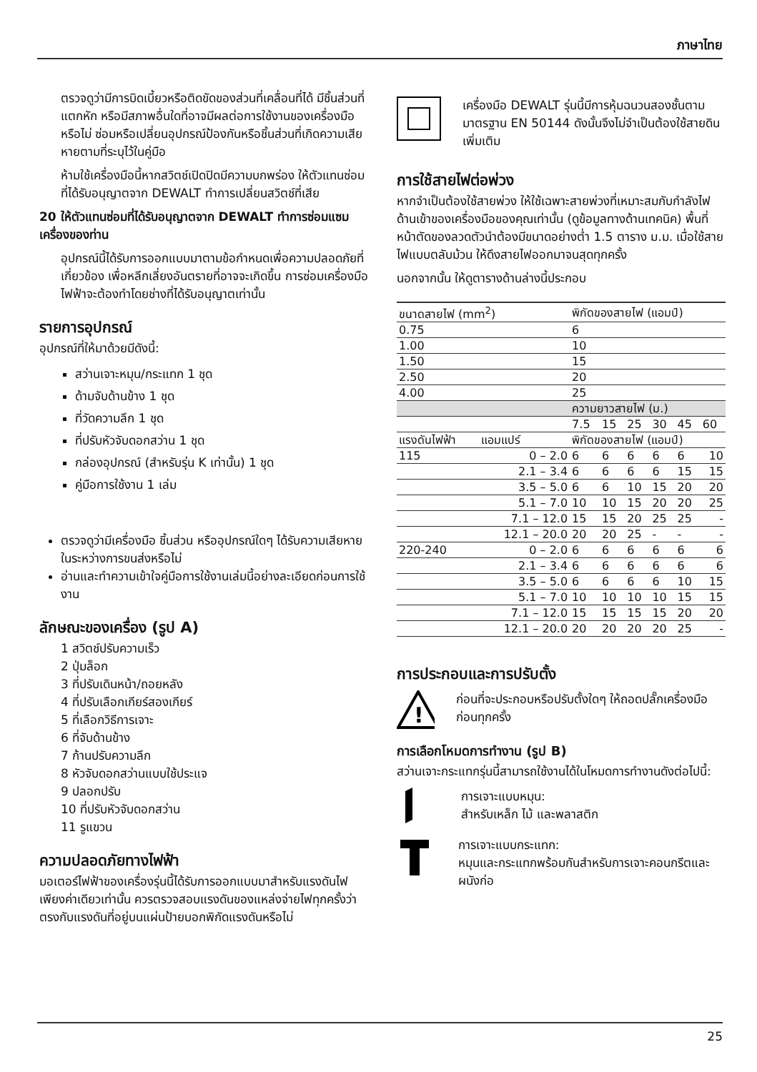ภาษาไทย
ตรวจดูว่ามีการบิดเบี้ยวหรือติดขัดของส่วนที่เคลื่อนที่ได้ มีชิ้นส่วนที่แตกหัก หรือมีสภาพอื่นใดที่อาจมีผลต่อการใช้งานของเครื่องมือหรือไม่ ซ่อมหรือเปลี่ยนอุปกรณ์ป้องกันหรือชิ้นส่วนที่เกิดความเสียหายตามที่ระบุไว้ในคู่มือ
ห้ามใช้เครื่องมือนี้หากสวิตช์เปิดปิดมีความบกพร่อง ให้ตัวแทนซ่อมที่ได้รับอนุญาตจาก DEWALT ทำการเปลี่ยนสวิตช์ที่เสีย
20 ให้ตัวแทนซ่อมที่ได้รับอนุญาตจาก DEWALT ทำการซ่อมแซมเครื่องของท่าน
อุปกรณ์นี้ได้รับการออกแบบมาตามข้อกำหนดเพื่อความปลอดภัยที่เกี่ยวข้อง เพื่อหลีกเลี่ยงอันตรายที่อาจจะเกิดขึ้น การซ่อมเครื่องมือไฟฟ้าจะต้องทำโดยช่างที่ได้รับอนุญาตเท่านั้น
รายการอุปกรณ์
อุปกรณ์ที่ให้มาด้วยมีดังนี้:
สว่านเจาะหมุน/กระแทก 1 ชุด
ด้ามจับด้านข้าง 1 ชุด
ที่วัดความลึก 1 ชุด
ที่ปรับหัวจับดอกสว่าน 1 ชุด
กล่องอุปกรณ์ (สำหรับรุ่น K เท่านั้น) 1 ชุด
คู่มือการใช้งาน 1 เล่ม
ตรวจดูว่ามีเครื่องมือ ชิ้นส่วน หรืออุปกรณ์ใดๆ ได้รับความเสียหายในระหว่างการขนส่งหรือไม่
อ่านและทำความเข้าใจคู่มือการใช้งานเล่มนี้อย่างละเอียดก่อนการใช้งาน
ลักษณะของเครื่อง (รูป A)
1 สวิตช์ปรับความเร็ว
2 ปุ่มล็อก
3 ที่ปรับเดินหน้า/ถอยหลัง
4 ที่ปรับเลือกเกียร์สองเกียร์
5 ที่เลือกวิธีการเจาะ
6 ที่จับด้านข้าง
7 ก้านปรับความลึก
8 หัวจับดอกสว่านแบบใช้ประแจ
9 ปลอกปรับ
10 ที่ปรับหัวจับดอกสว่าน
11 รูแขวน
ความปลอดภัยทางไฟฟ้า
มอเตอร์ไฟฟ้าของเครื่องรุ่นนี้ได้รับการออกแบบมาสำหรับแรงดันไฟเพียงค่าเดียวเท่านั้น ควรตรวจสอบแรงดันของแหล่งจ่ายไฟทุกครั้งว่าตรงกับแรงดันที่อยู่บนแผ่นป้ายบอกพิกัดแรงดันหรือไม่
เครื่องมือ DEWALT รุ่นนี้มีการหุ้มฉนวนสองชั้นตามมาตรฐาน EN 50144 ดังนั้นจึงไม่จำเป็นต้องใช้สายดินเพิ่มเติม
การใช้สายไฟต่อพ่วง
หากจำเป็นต้องใช้สายพ่วง ให้ใช้เฉพาะสายพ่วงที่เหมาะสมกับกำลังไฟด้านเข้าของเครื่องมือของคุณเท่านั้น (ดูข้อมูลทางด้านเทคนิค) พื้นที่หน้าตัดของลวดตัวนำต้องมีขนาดอย่างต่ำ 1.5 ตาราง ม.ม. เมื่อใช้สายไฟแบบตลับม้วน ให้ดึงสายไฟออกมาจนสุดทุกครั้ง
นอกจากนั้น ให้ดูตารางด้านล่างนี้ประกอบ
| ขนาดสายไฟ (mm<sup>2</sup>) | | พิกัดของสายไฟ (แอมป์) | | | | | |
| --- | --- | --- | --- | --- | --- | --- | --- |
| 0.75 | | 6 | | | | | |
| 1.00 | | 10 | | | | | |
| 1.50 | | 15 | | | | | |
| 2.50 | | 20 | | | | | |
| 4.00 | | 25 | | | | | |
| | | ความยาวสายไฟ (ม.) | | | | | |
| | | 7.5 | 15 | 25 | 30 | 45 | 60 |
| แรงดันไฟฟ้า | แอมแปร์ | พิกัดของสายไฟ (แอมป์) | | | | | |
| 115 | 0 – 2.0 | 6 | 6 | 6 | 6 | 6 | 10 |
| | 2.1 – 3.4 | 6 | 6 | 6 | 6 | 15 | 15 |
| | 3.5 – 5.0 | 6 | 6 | 10 | 15 | 20 | 20 |
| | 5.1 – 7.0 | 10 | 10 | 15 | 20 | 20 | 25 |
| | 7.1 – 12.0 | 15 | 15 | 20 | 25 | 25 | - |
| | 12.1 – 20.0 | 20 | 20 | 25 | - | - | - |
| 220-240 | 0 – 2.0 | 6 | 6 | 6 | 6 | 6 | 6 |
| | 2.1 – 3.4 | 6 | 6 | 6 | 6 | 6 | 6 |
| | 3.5 – 5.0 | 6 | 6 | 6 | 6 | 10 | 15 |
| | 5.1 – 7.0 | 10 | 10 | 10 | 10 | 15 | 15 |
| | 7.1 – 12.0 | 15 | 15 | 15 | 15 | 20 | 20 |
| | 12.1 – 20.0 | 20 | 20 | 20 | 20 | 25 | - |
การประกอบและการปรับตั้ง
!
ก่อนที่จะประกอบหรือปรับตั้งใดๆ ให้ถอดปลั๊กเครื่องมือก่อนทุกครั้ง
การเลือกโหมดการทำงาน (รูป B)
สว่านเจาะกระแทกรุ่นนี้สามารถใช้งานได้ในโหมดการทำงานดังต่อไปนี้:
การเจาะแบบหมุน:
สำหรับเหล็ก ไม้ และพลาสติก
การเจาะแบบกระแทก:
หมุนและกระแทกพร้อมกันสำหรับการเจาะคอนกรีตและผนังก่อ
25